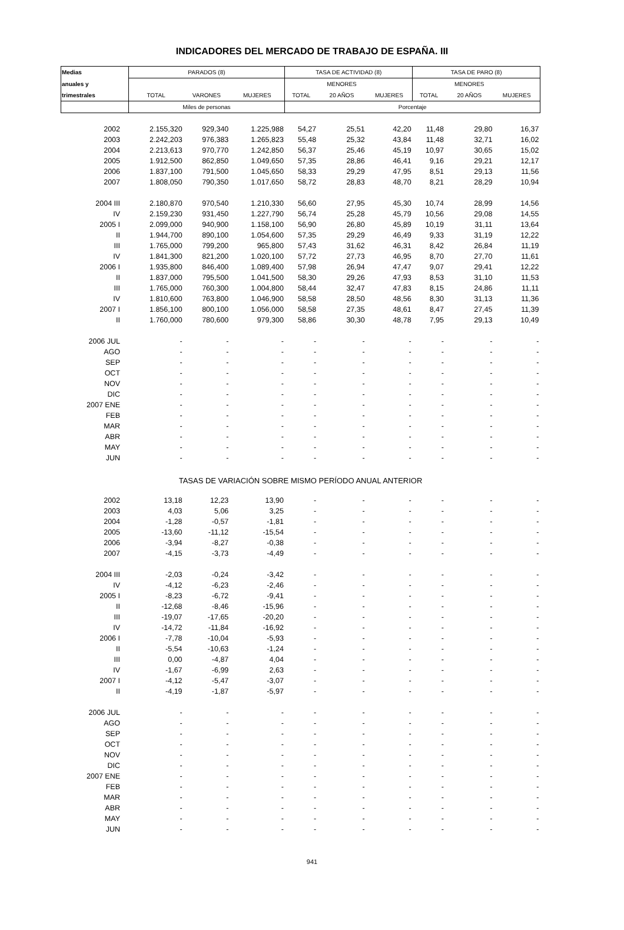INDICADORES DEL MERCADO DE TRABAJO DE ESPAÑA. III
| Medias | PARADOS (8) | | | TASA DE ACTIVIDAD (8) | | | TASA DE PARO (8) | | |
| --- | --- | --- | --- | --- | --- | --- | --- | --- | --- |
| anuales y | | | | | MENORES | | | MENORES | |
| trimestrales | TOTAL | VARONES | MUJERES | TOTAL | 20 AÑOS | MUJERES | TOTAL | 20 AÑOS | MUJERES |
| | Miles de personas | | | Porcentaje | | | | | |
| 2002 | 2.155,320 | 929,340 | 1.225,988 | 54,27 | 25,51 | 42,20 | 11,48 | 29,80 | 16,37 |
| 2003 | 2.242,203 | 976,383 | 1.265,823 | 55,48 | 25,32 | 43,84 | 11,48 | 32,71 | 16,02 |
| 2004 | 2.213,613 | 970,770 | 1.242,850 | 56,37 | 25,46 | 45,19 | 10,97 | 30,65 | 15,02 |
| 2005 | 1.912,500 | 862,850 | 1.049,650 | 57,35 | 28,86 | 46,41 | 9,16 | 29,21 | 12,17 |
| 2006 | 1.837,100 | 791,500 | 1.045,650 | 58,33 | 29,29 | 47,95 | 8,51 | 29,13 | 11,56 |
| 2007 | 1.808,050 | 790,350 | 1.017,650 | 58,72 | 28,83 | 48,70 | 8,21 | 28,29 | 10,94 |
| 2004 III | 2.180,870 | 970,540 | 1.210,330 | 56,60 | 27,95 | 45,30 | 10,74 | 28,99 | 14,56 |
| IV | 2.159,230 | 931,450 | 1.227,790 | 56,74 | 25,28 | 45,79 | 10,56 | 29,08 | 14,55 |
| 2005 I | 2.099,000 | 940,900 | 1.158,100 | 56,90 | 26,80 | 45,89 | 10,19 | 31,11 | 13,64 |
| II | 1.944,700 | 890,100 | 1.054,600 | 57,35 | 29,29 | 46,49 | 9,33 | 31,19 | 12,22 |
| III | 1.765,000 | 799,200 | 965,800 | 57,43 | 31,62 | 46,31 | 8,42 | 26,84 | 11,19 |
| IV | 1.841,300 | 821,200 | 1.020,100 | 57,72 | 27,73 | 46,95 | 8,70 | 27,70 | 11,61 |
| 2006 I | 1.935,800 | 846,400 | 1.089,400 | 57,98 | 26,94 | 47,47 | 9,07 | 29,41 | 12,22 |
| II | 1.837,000 | 795,500 | 1.041,500 | 58,30 | 29,26 | 47,93 | 8,53 | 31,10 | 11,53 |
| III | 1.765,000 | 760,300 | 1.004,800 | 58,44 | 32,47 | 47,83 | 8,15 | 24,86 | 11,11 |
| IV | 1.810,600 | 763,800 | 1.046,900 | 58,58 | 28,50 | 48,56 | 8,30 | 31,13 | 11,36 |
| 2007 I | 1.856,100 | 800,100 | 1.056,000 | 58,58 | 27,35 | 48,61 | 8,47 | 27,45 | 11,39 |
| II | 1.760,000 | 780,600 | 979,300 | 58,86 | 30,30 | 48,78 | 7,95 | 29,13 | 10,49 |
| 2006 JUL | - | - | - | - | - | - | - | - | - |
| AGO | - | - | - | - | - | - | - | - | - |
| SEP | - | - | - | - | - | - | - | - | - |
| OCT | - | - | - | - | - | - | - | - | - |
| NOV | - | - | - | - | - | - | - | - | - |
| DIC | - | - | - | - | - | - | - | - | - |
| 2007 ENE | - | - | - | - | - | - | - | - | - |
| FEB | - | - | - | - | - | - | - | - | - |
| MAR | - | - | - | - | - | - | - | - | - |
| ABR | - | - | - | - | - | - | - | - | - |
| MAY | - | - | - | - | - | - | - | - | - |
| JUN | - | - | - | - | - | - | - | - | - |
| TASAS DE VARIACIÓN SOBRE MISMO PERÍODO ANUAL ANTERIOR | | | | | | | | | |
| 2002 | 13,18 | 12,23 | 13,90 | - | - | - | - | - | - |
| 2003 | 4,03 | 5,06 | 3,25 | - | - | - | - | - | - |
| 2004 | -1,28 | -0,57 | -1,81 | - | - | - | - | - | - |
| 2005 | -13,60 | -11,12 | -15,54 | - | - | - | - | - | - |
| 2006 | -3,94 | -8,27 | -0,38 | - | - | - | - | - | - |
| 2007 | -4,15 | -3,73 | -4,49 | - | - | - | - | - | - |
| 2004 III | -2,03 | -0,24 | -3,42 | - | - | - | - | - | - |
| IV | -4,12 | -6,23 | -2,46 | - | - | - | - | - | - |
| 2005 I | -8,23 | -6,72 | -9,41 | - | - | - | - | - | - |
| II | -12,68 | -8,46 | -15,96 | - | - | - | - | - | - |
| III | -19,07 | -17,65 | -20,20 | - | - | - | - | - | - |
| IV | -14,72 | -11,84 | -16,92 | - | - | - | - | - | - |
| 2006 I | -7,78 | -10,04 | -5,93 | - | - | - | - | - | - |
| II | -5,54 | -10,63 | -1,24 | - | - | - | - | - | - |
| III | 0,00 | -4,87 | 4,04 | - | - | - | - | - | - |
| IV | -1,67 | -6,99 | 2,63 | - | - | - | - | - | - |
| 2007 I | -4,12 | -5,47 | -3,07 | - | - | - | - | - | - |
| II | -4,19 | -1,87 | -5,97 | - | - | - | - | - | - |
| 2006 JUL | - | - | - | - | - | - | - | - | - |
| AGO | - | - | - | - | - | - | - | - | - |
| SEP | - | - | - | - | - | - | - | - | - |
| OCT | - | - | - | - | - | - | - | - | - |
| NOV | - | - | - | - | - | - | - | - | - |
| DIC | - | - | - | - | - | - | - | - | - |
| 2007 ENE | - | - | - | - | - | - | - | - | - |
| FEB | - | - | - | - | - | - | - | - | - |
| MAR | - | - | - | - | - | - | - | - | - |
| ABR | - | - | - | - | - | - | - | - | - |
| MAY | - | - | - | - | - | - | - | - | - |
| JUN | - | - | - | - | - | - | - | - | - |
941